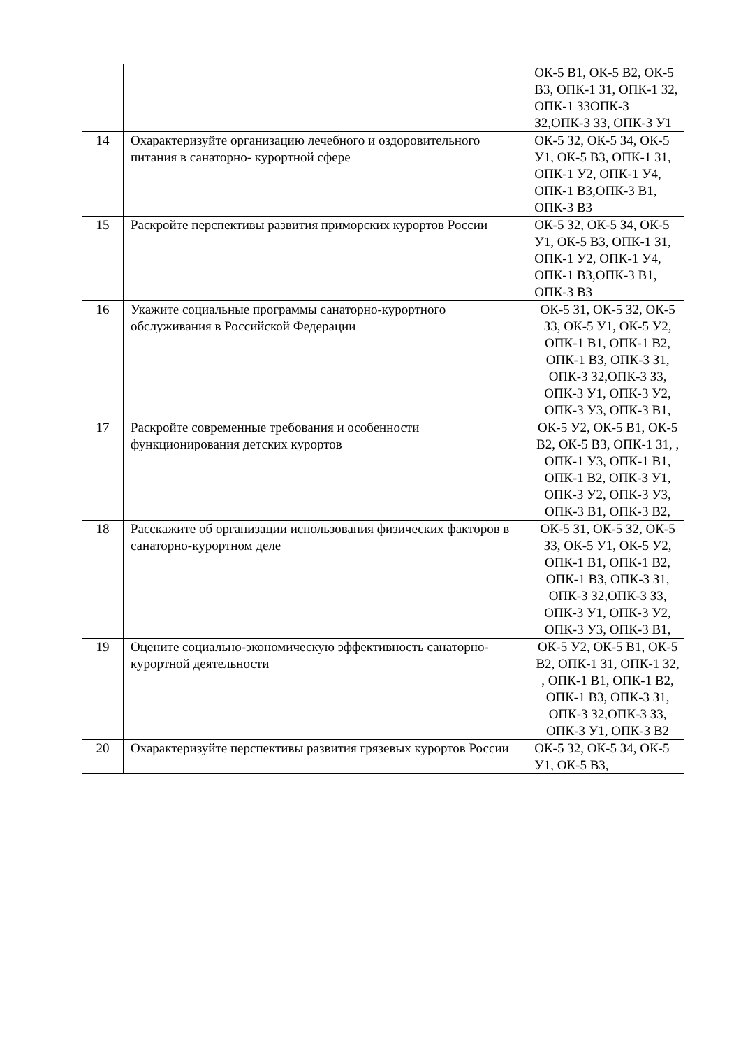| | | ОК-5 В1, ОК-5 В2, ОК-5 В3, ОПК-1 З1, ОПК-1 З2, ОПК-1 З3ОПК-3 З2,ОПК-3 З3, ОПК-3 У1 |
| 14 | Охарактеризуйте организацию лечебного и оздоровительного питания в санаторно- курортной сфере | ОК-5 З2, ОК-5 З4, ОК-5 У1, ОК-5 В3, ОПК-1 З1, ОПК-1 У2, ОПК-1 У4, ОПК-1 В3,ОПК-3 В1, ОПК-3 В3 |
| 15 | Раскройте перспективы развития приморских курортов России | ОК-5 З2, ОК-5 З4, ОК-5 У1, ОК-5 В3, ОПК-1 З1, ОПК-1 У2, ОПК-1 У4, ОПК-1 В3,ОПК-3 В1, ОПК-3 В3 |
| 16 | Укажите социальные программы санаторно-курортного обслуживания в Российской Федерации | ОК-5 З1, ОК-5 З2, ОК-5 З3, ОК-5 У1, ОК-5 У2, ОПК-1 В1, ОПК-1 В2, ОПК-1 В3, ОПК-3 З1, ОПК-3 З2,ОПК-3 З3, ОПК-3 У1, ОПК-3 У2, ОПК-3 У3, ОПК-3 В1, |
| 17 | Раскройте современные требования и особенности функционирования детских курортов | ОК-5 У2, ОК-5 В1, ОК-5 В2, ОК-5 В3, ОПК-1 З1, , ОПК-1 У3, ОПК-1 В1, ОПК-1 В2, ОПК-3 У1, ОПК-3 У2, ОПК-3 У3, ОПК-3 В1, ОПК-3 В2, |
| 18 | Расскажите об организации использования физических факторов в санаторно-курортном деле | ОК-5 З1, ОК-5 З2, ОК-5 З3, ОК-5 У1, ОК-5 У2, ОПК-1 В1, ОПК-1 В2, ОПК-1 В3, ОПК-3 З1, ОПК-3 З2,ОПК-3 З3, ОПК-3 У1, ОПК-3 У2, ОПК-3 У3, ОПК-3 В1, |
| 19 | Оцените социально-экономическую эффективность санаторно-курортной деятельности | ОК-5 У2, ОК-5 В1, ОК-5 В2, ОПК-1 З1, ОПК-1 З2, , ОПК-1 В1, ОПК-1 В2, ОПК-1 В3, ОПК-3 З1, ОПК-3 З2,ОПК-3 З3, ОПК-3 У1, ОПК-3 В2 |
| 20 | Охарактеризуйте перспективы развития грязевых курортов России | ОК-5 З2, ОК-5 З4, ОК-5 У1, ОК-5 В3, |